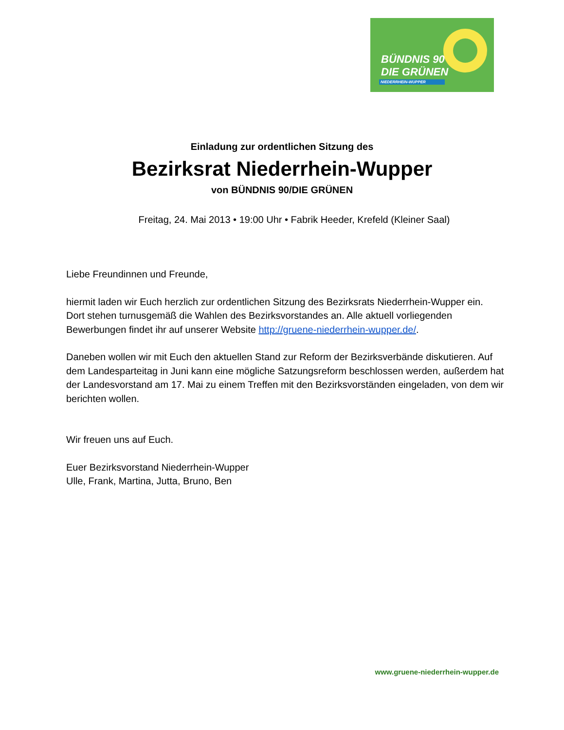BÜNDNIS 90
DIE GRÜNEN
NIEDERRHEIN-WUPPER
Einladung zur ordentlichen Sitzung des
Bezirksrat Niederrhein-Wupper
von BÜNDNIS 90/DIE GRÜNEN
Freitag, 24. Mai 2013 • 19:00 Uhr • Fabrik Heeder, Krefeld (Kleiner Saal)
Liebe Freundinnen und Freunde,
hiermit laden wir Euch herzlich zur ordentlichen Sitzung des Bezirksrats Niederrhein-Wupper ein. Dort stehen turnusgemäß die Wahlen des Bezirksvorstandes an. Alle aktuell vorliegenden Bewerbungen findet ihr auf unserer Website http://gruene-niederrhein-wupper.de/.
Daneben wollen wir mit Euch den aktuellen Stand zur Reform der Bezirksverbände diskutieren. Auf dem Landesparteitag in Juni kann eine mögliche Satzungsreform beschlossen werden, außerdem hat der Landesvorstand am 17. Mai zu einem Treffen mit den Bezirksvorständen eingeladen, von dem wir berichten wollen.
Wir freuen uns auf Euch.
Euer Bezirksvorstand Niederrhein-Wupper
Ulle, Frank, Martina, Jutta, Bruno, Ben
www.gruene-niederrhein-wupper.de